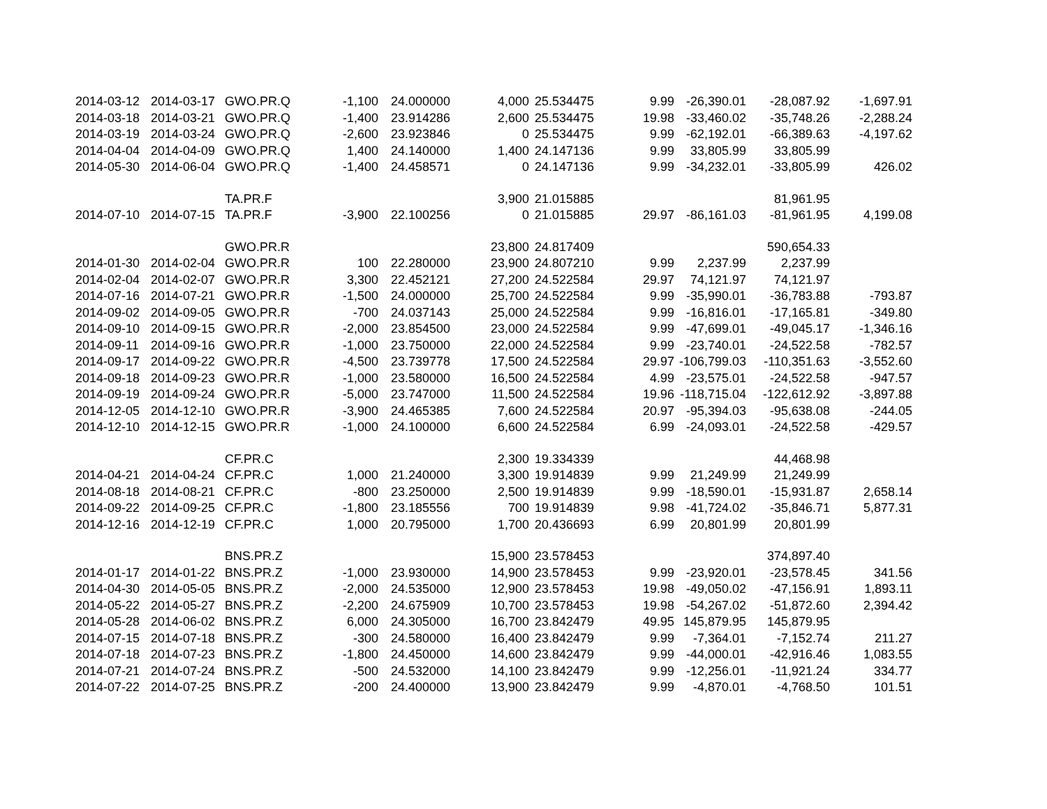| 2014-03-12 | 2014-03-17 | GWO.PR.Q | -1,100 | 24.000000 | 4,000 | 25.534475 | 9.99 | -26,390.01 | -28,087.92 | -1,697.91 |
| 2014-03-18 | 2014-03-21 | GWO.PR.Q | -1,400 | 23.914286 | 2,600 | 25.534475 | 19.98 | -33,460.02 | -35,748.26 | -2,288.24 |
| 2014-03-19 | 2014-03-24 | GWO.PR.Q | -2,600 | 23.923846 | 0 | 25.534475 | 9.99 | -62,192.01 | -66,389.63 | -4,197.62 |
| 2014-04-04 | 2014-04-09 | GWO.PR.Q | 1,400 | 24.140000 | 1,400 | 24.147136 | 9.99 | 33,805.99 | 33,805.99 | |
| 2014-05-30 | 2014-06-04 | GWO.PR.Q | -1,400 | 24.458571 | 0 | 24.147136 | 9.99 | -34,232.01 | -33,805.99 | 426.02 |
| | | TA.PR.F | | | 3,900 | 21.015885 | | | 81,961.95 | |
| 2014-07-10 | 2014-07-15 | TA.PR.F | -3,900 | 22.100256 | 0 | 21.015885 | 29.97 | -86,161.03 | -81,961.95 | 4,199.08 |
| | | GWO.PR.R | | | 23,800 | 24.817409 | | | 590,654.33 | |
| 2014-01-30 | 2014-02-04 | GWO.PR.R | 100 | 22.280000 | 23,900 | 24.807210 | 9.99 | 2,237.99 | 2,237.99 | |
| 2014-02-04 | 2014-02-07 | GWO.PR.R | 3,300 | 22.452121 | 27,200 | 24.522584 | 29.97 | 74,121.97 | 74,121.97 | |
| 2014-07-16 | 2014-07-21 | GWO.PR.R | -1,500 | 24.000000 | 25,700 | 24.522584 | 9.99 | -35,990.01 | -36,783.88 | -793.87 |
| 2014-09-02 | 2014-09-05 | GWO.PR.R | -700 | 24.037143 | 25,000 | 24.522584 | 9.99 | -16,816.01 | -17,165.81 | -349.80 |
| 2014-09-10 | 2014-09-15 | GWO.PR.R | -2,000 | 23.854500 | 23,000 | 24.522584 | 9.99 | -47,699.01 | -49,045.17 | -1,346.16 |
| 2014-09-11 | 2014-09-16 | GWO.PR.R | -1,000 | 23.750000 | 22,000 | 24.522584 | 9.99 | -23,740.01 | -24,522.58 | -782.57 |
| 2014-09-17 | 2014-09-22 | GWO.PR.R | -4,500 | 23.739778 | 17,500 | 24.522584 | 29.97 | -106,799.03 | -110,351.63 | -3,552.60 |
| 2014-09-18 | 2014-09-23 | GWO.PR.R | -1,000 | 23.580000 | 16,500 | 24.522584 | 4.99 | -23,575.01 | -24,522.58 | -947.57 |
| 2014-09-19 | 2014-09-24 | GWO.PR.R | -5,000 | 23.747000 | 11,500 | 24.522584 | 19.96 | -118,715.04 | -122,612.92 | -3,897.88 |
| 2014-12-05 | 2014-12-10 | GWO.PR.R | -3,900 | 24.465385 | 7,600 | 24.522584 | 20.97 | -95,394.03 | -95,638.08 | -244.05 |
| 2014-12-10 | 2014-12-15 | GWO.PR.R | -1,000 | 24.100000 | 6,600 | 24.522584 | 6.99 | -24,093.01 | -24,522.58 | -429.57 |
| | | CF.PR.C | | | 2,300 | 19.334339 | | | 44,468.98 | |
| 2014-04-21 | 2014-04-24 | CF.PR.C | 1,000 | 21.240000 | 3,300 | 19.914839 | 9.99 | 21,249.99 | 21,249.99 | |
| 2014-08-18 | 2014-08-21 | CF.PR.C | -800 | 23.250000 | 2,500 | 19.914839 | 9.99 | -18,590.01 | -15,931.87 | 2,658.14 |
| 2014-09-22 | 2014-09-25 | CF.PR.C | -1,800 | 23.185556 | 700 | 19.914839 | 9.98 | -41,724.02 | -35,846.71 | 5,877.31 |
| 2014-12-16 | 2014-12-19 | CF.PR.C | 1,000 | 20.795000 | 1,700 | 20.436693 | 6.99 | 20,801.99 | 20,801.99 | |
| | | BNS.PR.Z | | | 15,900 | 23.578453 | | | 374,897.40 | |
| 2014-01-17 | 2014-01-22 | BNS.PR.Z | -1,000 | 23.930000 | 14,900 | 23.578453 | 9.99 | -23,920.01 | -23,578.45 | 341.56 |
| 2014-04-30 | 2014-05-05 | BNS.PR.Z | -2,000 | 24.535000 | 12,900 | 23.578453 | 19.98 | -49,050.02 | -47,156.91 | 1,893.11 |
| 2014-05-22 | 2014-05-27 | BNS.PR.Z | -2,200 | 24.675909 | 10,700 | 23.578453 | 19.98 | -54,267.02 | -51,872.60 | 2,394.42 |
| 2014-05-28 | 2014-06-02 | BNS.PR.Z | 6,000 | 24.305000 | 16,700 | 23.842479 | 49.95 | 145,879.95 | 145,879.95 | |
| 2014-07-15 | 2014-07-18 | BNS.PR.Z | -300 | 24.580000 | 16,400 | 23.842479 | 9.99 | -7,364.01 | -7,152.74 | 211.27 |
| 2014-07-18 | 2014-07-23 | BNS.PR.Z | -1,800 | 24.450000 | 14,600 | 23.842479 | 9.99 | -44,000.01 | -42,916.46 | 1,083.55 |
| 2014-07-21 | 2014-07-24 | BNS.PR.Z | -500 | 24.532000 | 14,100 | 23.842479 | 9.99 | -12,256.01 | -11,921.24 | 334.77 |
| 2014-07-22 | 2014-07-25 | BNS.PR.Z | -200 | 24.400000 | 13,900 | 23.842479 | 9.99 | -4,870.01 | -4,768.50 | 101.51 |